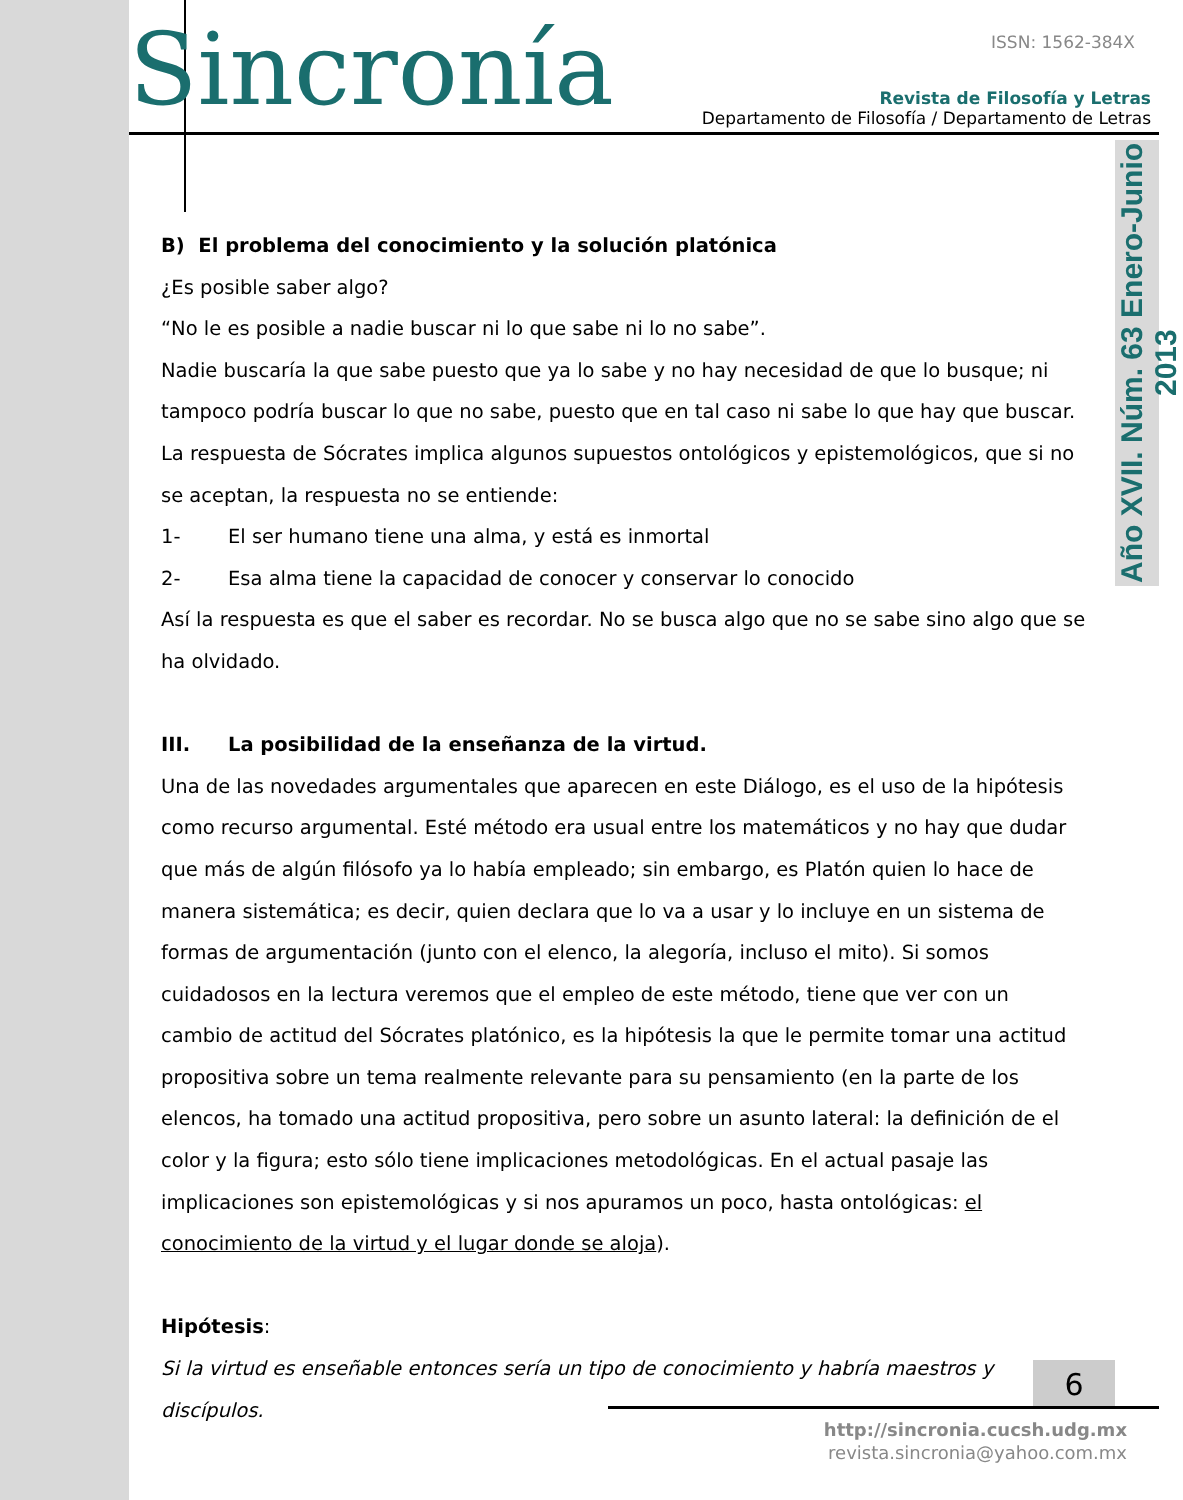Sincronía ISSN: 1562-384X
Revista de Filosofía y Letras
Departamento de Filosofía / Departamento de Letras
Año XVII. Núm. 63 Enero-Junio 2013
B) El problema del conocimiento y la solución platónica
¿Es posible saber algo?
“No le es posible a nadie buscar ni lo que sabe ni lo no sabe”.
Nadie buscaría la que sabe puesto que ya lo sabe y no hay necesidad de que lo busque; ni tampoco podría buscar lo que no sabe, puesto que en tal caso ni sabe lo que hay que buscar.
La respuesta de Sócrates implica algunos supuestos ontológicos y epistemológicos, que si no se aceptan, la respuesta no se entiende:
1- El ser humano tiene una alma, y está es inmortal
2- Esa alma tiene la capacidad de conocer y conservar lo conocido
Así la respuesta es que el saber es recordar. No se busca algo que no se sabe sino algo que se ha olvidado.
III. La posibilidad de la enseñanza de la virtud.
Una de las novedades argumentales que aparecen en este Diálogo, es el uso de la hipótesis como recurso argumental. Esté método era usual entre los matemáticos y no hay que dudar que más de algún filósofo ya lo había empleado; sin embargo, es Platón quien lo hace de manera sistemática; es decir, quien declara que lo va a usar y lo incluye en un sistema de formas de argumentación (junto con el elenco, la alegoría, incluso el mito). Si somos cuidadosos en la lectura veremos que el empleo de este método, tiene que ver con un cambio de actitud del Sócrates platónico, es la hipótesis la que le permite tomar una actitud propositiva sobre un tema realmente relevante para su pensamiento (en la parte de los elencos, ha tomado una actitud propositiva, pero sobre un asunto lateral: la definición de el color y la figura; esto sólo tiene implicaciones metodológicas. En el actual pasaje las implicaciones son epistemológicas y si nos apuramos un poco, hasta ontológicas: el conocimiento de la virtud y el lugar donde se aloja).
Hipótesis:
Si la virtud es enseñable entonces sería un tipo de conocimiento y habría maestros y discípulos.
6
http://sincronia.cucsh.udg.mx
revista.sincronia@yahoo.com.mx